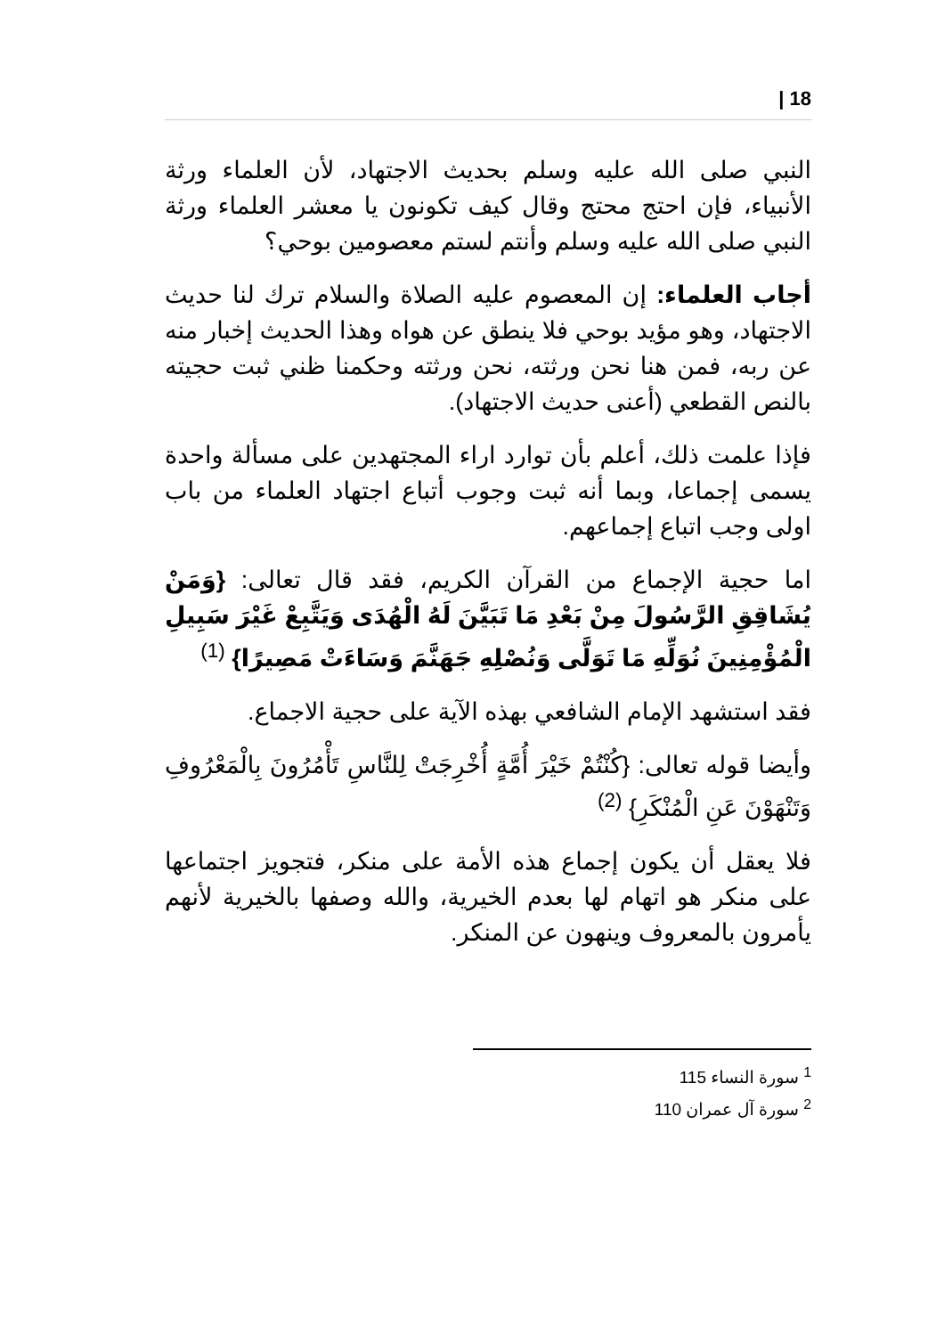| 18
النبي صلى الله عليه وسلم بحديث الاجتهاد، لأن العلماء ورثة الأنبياء، فإن احتج محتج وقال كيف تكونون يا معشر العلماء ورثة النبي صلى الله عليه وسلم وأنتم لستم معصومين بوحي؟
أجاب العلماء: إن المعصوم عليه الصلاة والسلام ترك لنا حديث الاجتهاد، وهو مؤيد بوحي فلا ينطق عن هواه وهذا الحديث إخبار منه عن ربه، فمن هنا نحن ورثته، نحن ورثته وحكمنا ظني ثبت حجيته بالنص القطعي (أعنى حديث الاجتهاد).
فإذا علمت ذلك، أعلم بأن توارد اراء المجتهدين على مسألة واحدة يسمى إجماعا، وبما أنه ثبت وجوب أتباع اجتهاد العلماء من باب اولى وجب اتباع إجماعهم.
اما حجية الإجماع من القرآن الكريم، فقد قال تعالى: {وَمَنْ يُشَاقِقِ الرَّسُولَ مِنْ بَعْدِ مَا تَبَيَّنَ لَهُ الْهُدَى وَيَتَّبِعْ غَيْرَ سَبِيلِ الْمُؤْمِنِينَ نُوَلِّهِ مَا تَوَلَّى وَنُصْلِهِ جَهَنَّمَ وَسَاءَتْ مَصِيرًا} <sup>(1)</sup>
فقد استشهد الإمام الشافعي بهذه الآية على حجية الاجماع.
وأيضا قوله تعالى: {كُنْتُمْ خَيْرَ أُمَّةٍ أُخْرِجَتْ لِلنَّاسِ تَأْمُرُونَ بِالْمَعْرُوفِ وَتَنْهَوْنَ عَنِ الْمُنْكَرِ} <sup>(2)</sup>
فلا يعقل أن يكون إجماع هذه الأمة على منكر، فتجويز اجتماعها على منكر هو اتهام لها بعدم الخيرية، والله وصفها بالخيرية لأنهم يأمرون بالمعروف وينهون عن المنكر.
<sup>1</sup> سورة النساء 115
<sup>2</sup> سورة آل عمران 110